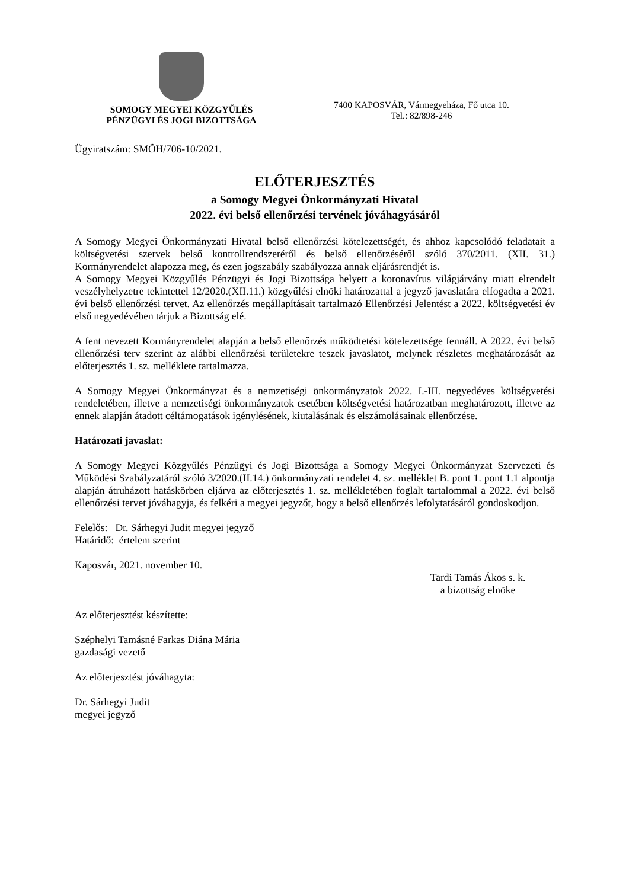SOMOGY MEGYEI KÖZGYŰLÉS
PÉNZÜGYI ÉS JOGI BIZOTTSÁGA
7400 KAPOSVÁR, Vármegyeháza, Fő utca 10.
Tel.: 82/898-246
Ügyiratszám: SMÖH/706-10/2021.
ELŐTERJESZTÉS
a Somogy Megyei Önkormányzati Hivatal
2022. évi belső ellenőrzési tervének jóváhagyásáról
A Somogy Megyei Önkormányzati Hivatal belső ellenőrzési kötelezettségét, és ahhoz kapcsolódó feladatait a költségvetési szervek belső kontrollrendszeréről és belső ellenőrzéséről szóló 370/2011. (XII. 31.) Kormányrendelet alapozza meg, és ezen jogszabály szabályozza annak eljárásrendjét is.
A Somogy Megyei Közgyűlés Pénzügyi és Jogi Bizottsága helyett a koronavírus világjárvány miatt elrendelt veszélyhelyzetre tekintettel 12/2020.(XII.11.) közgyűlési elnöki határozattal a jegyző javaslatára elfogadta a 2021. évi belső ellenőrzési tervet. Az ellenőrzés megállapításait tartalmazó Ellenőrzési Jelentést a 2022. költségvetési év első negyedévében tárjuk a Bizottság elé.
A fent nevezett Kormányrendelet alapján a belső ellenőrzés működtetési kötelezettsége fennáll. A 2022. évi belső ellenőrzési terv szerint az alábbi ellenőrzési területekre teszek javaslatot, melynek részletes meghatározását az előterjesztés 1. sz. melléklete tartalmazza.
A Somogy Megyei Önkormányzat és a nemzetiségi önkormányzatok 2022. I.-III. negyedéves költségvetési rendeletében, illetve a nemzetiségi önkormányzatok esetében költségvetési határozatban meghatározott, illetve az ennek alapján átadott céltámogatások igénylésének, kiutalásának és elszámolásainak ellenőrzése.
Határozati javaslat:
A Somogy Megyei Közgyűlés Pénzügyi és Jogi Bizottsága a Somogy Megyei Önkormányzat Szervezeti és Működési Szabályzatáról szóló 3/2020.(II.14.) önkormányzati rendelet 4. sz. melléklet B. pont 1. pont 1.1 alpontja alapján átruházott hatáskörben eljárva az előterjesztés 1. sz. mellékletében foglalt tartalommal a 2022. évi belső ellenőrzési tervet jóváhagyja, és felkéri a megyei jegyzőt, hogy a belső ellenőrzés lefolytatásáról gondoskodjon.
Felelős: Dr. Sárhegyi Judit megyei jegyző
Határidő: értelem szerint
Kaposvár, 2021. november 10.
Tardi Tamás Ákos s. k.
a bizottság elnöke
Az előterjesztést készítette:
Széphelyi Tamásné Farkas Diána Mária
gazdasági vezető
Az előterjesztést jóváhagyta:
Dr. Sárhegyi Judit
megyei jegyző